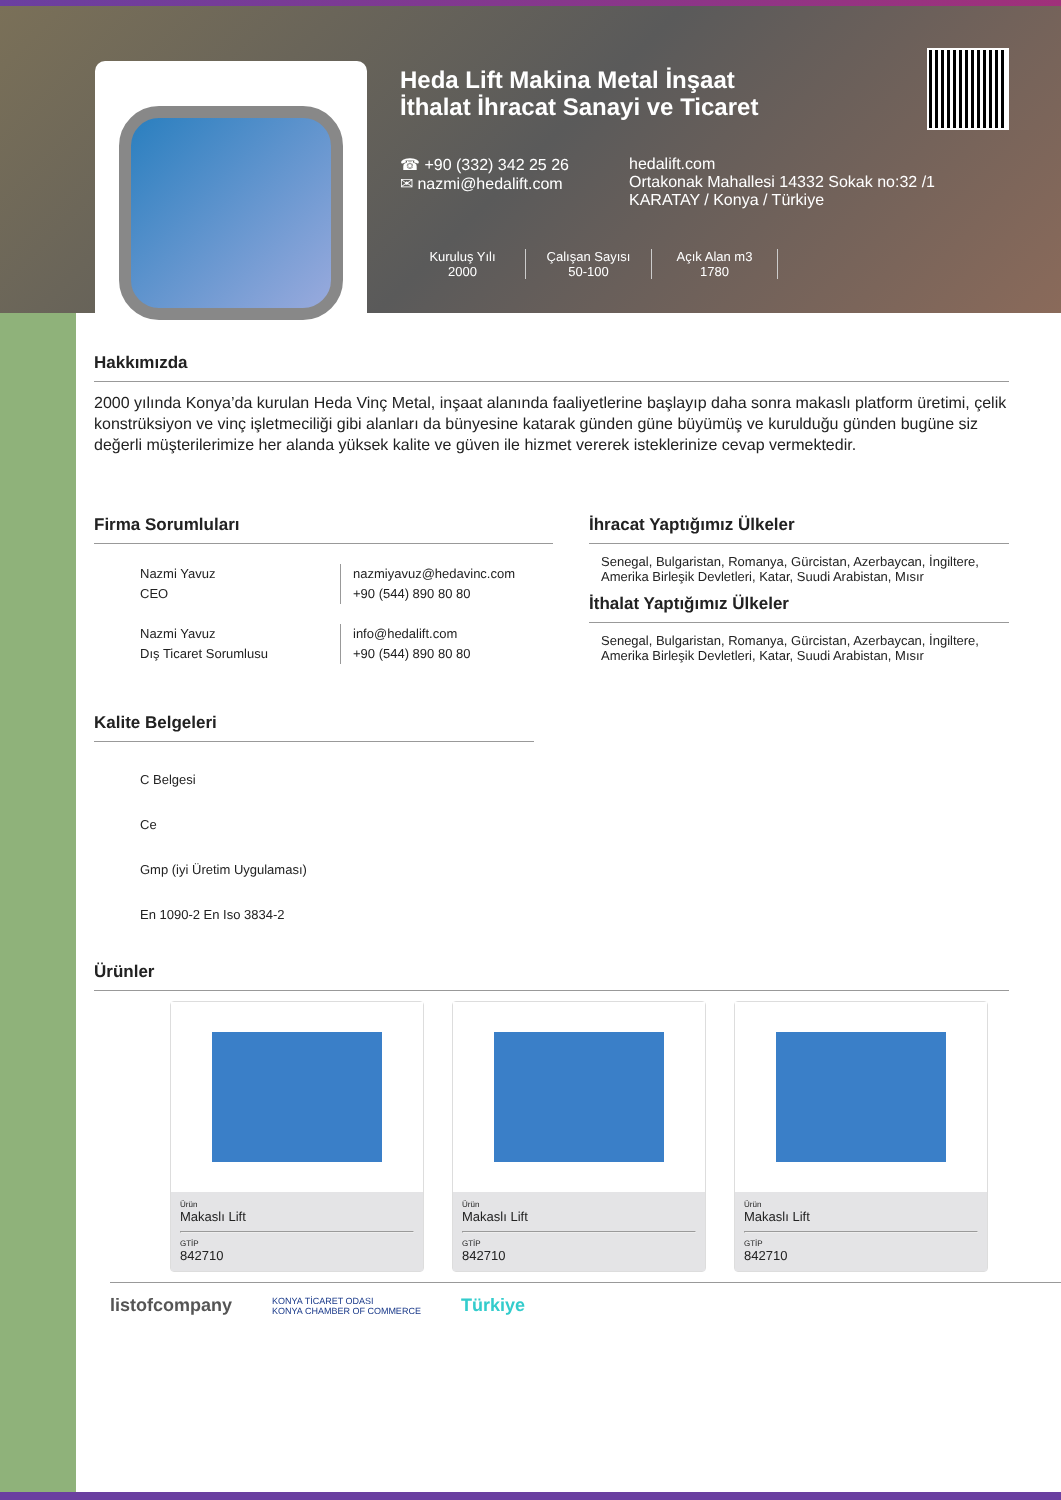Heda Lift Makina Metal İnşaat
İthalat İhracat Sanayi ve Ticaret
☎ +90 (332) 342 25 26
✉ nazmi@hedalift.com
hedalift.com
Ortakonak Mahallesi 14332 Sokak no:32 /1
KARATAY / Konya / Türkiye
Kuruluş Yılı
2000
Çalışan Sayısı
50-100
Açık Alan m3
1780
Hakkımızda
2000 yılında Konya’da kurulan Heda Vinç Metal, inşaat alanında faaliyetlerine başlayıp daha sonra makaslı platform üretimi, çelik konstrüksiyon ve vinç işletmeciliği gibi alanları da bünyesine katarak günden güne büyümüş ve kurulduğu günden bugüne siz değerli müşterilerimize her alanda yüksek kalite ve güven ile hizmet vererek isteklerinize cevap vermektedir.
Firma Sorumluları
Nazmi Yavuz
CEO
nazmiyavuz@hedavinc.com
+90 (544) 890 80 80
Nazmi Yavuz
Dış Ticaret Sorumlusu
info@hedalift.com
+90 (544) 890 80 80
İhracat Yaptığımız Ülkeler
Senegal, Bulgaristan, Romanya, Gürcistan, Azerbaycan, İngiltere, Amerika Birleşik Devletleri, Katar, Suudi Arabistan, Mısır
İthalat Yaptığımız Ülkeler
Senegal, Bulgaristan, Romanya, Gürcistan, Azerbaycan, İngiltere, Amerika Birleşik Devletleri, Katar, Suudi Arabistan, Mısır
Kalite Belgeleri
C Belgesi
Ce
Gmp (iyi Üretim Uygulaması)
En 1090-2 En Iso 3834-2
Ürünler
Ürün
Makaslı Lift
GTİP
842710
Ürün
Makaslı Lift
GTİP
842710
Ürün
Makaslı Lift
GTİP
842710
listofcompany KONYA TİCARET ODASI
KONYA CHAMBER OF COMMERCE Türkiye